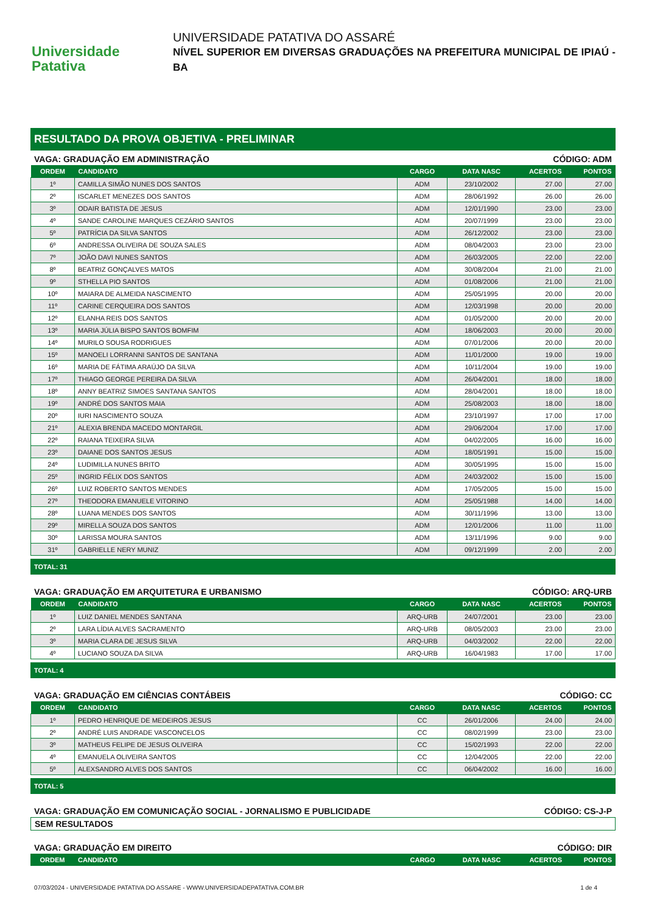Universidade
Patativa
UNIVERSIDADE PATATIVA DO ASSARÉ
NÍVEL SUPERIOR EM DIVERSAS GRADUAÇÕES NA PREFEITURA MUNICIPAL DE IPIAÚ - BA
RESULTADO DA PROVA OBJETIVA - PRELIMINAR
VAGA: GRADUAÇÃO EM ADMINISTRAÇÃO CÓDIGO: ADM
| ORDEM | CANDIDATO | CARGO | DATA NASC | ACERTOS | PONTOS |
| --- | --- | --- | --- | --- | --- |
| 1º | CAMILLA SIMÃO NUNES DOS SANTOS | ADM | 23/10/2002 | 27.00 | 27.00 |
| 2º | ISCARLET MENEZES DOS SANTOS | ADM | 28/06/1992 | 26.00 | 26.00 |
| 3º | ODAIR BATISTA DE JESUS | ADM | 12/01/1990 | 23.00 | 23.00 |
| 4º | SANDE CAROLINE MARQUES CEZÁRIO SANTOS | ADM | 20/07/1999 | 23.00 | 23.00 |
| 5º | PATRÍCIA DA SILVA SANTOS | ADM | 26/12/2002 | 23.00 | 23.00 |
| 6º | ANDRESSA OLIVEIRA DE SOUZA SALES | ADM | 08/04/2003 | 23.00 | 23.00 |
| 7º | JOÃO DAVI NUNES SANTOS | ADM | 26/03/2005 | 22.00 | 22.00 |
| 8º | BEATRIZ GONÇALVES MATOS | ADM | 30/08/2004 | 21.00 | 21.00 |
| 9º | STHELLA PIO SANTOS | ADM | 01/08/2006 | 21.00 | 21.00 |
| 10º | MAIARA DE ALMEIDA NASCIMENTO | ADM | 25/05/1995 | 20.00 | 20.00 |
| 11º | CARINE CERQUEIRA DOS SANTOS | ADM | 12/03/1998 | 20.00 | 20.00 |
| 12º | ELANHA REIS DOS SANTOS | ADM | 01/05/2000 | 20.00 | 20.00 |
| 13º | MARIA JÚLIA BISPO SANTOS BOMFIM | ADM | 18/06/2003 | 20.00 | 20.00 |
| 14º | MURILO SOUSA RODRIGUES | ADM | 07/01/2006 | 20.00 | 20.00 |
| 15º | MANOELI LORRANNI SANTOS DE SANTANA | ADM | 11/01/2000 | 19.00 | 19.00 |
| 16º | MARIA DE FÁTIMA ARAÚJO DA SILVA | ADM | 10/11/2004 | 19.00 | 19.00 |
| 17º | THIAGO GEORGE PEREIRA DA SILVA | ADM | 26/04/2001 | 18.00 | 18.00 |
| 18º | ANNY BEATRIZ SIMOES SANTANA SANTOS | ADM | 28/04/2001 | 18.00 | 18.00 |
| 19º | ANDRÉ DOS SANTOS MAIA | ADM | 25/08/2003 | 18.00 | 18.00 |
| 20º | IURI NASCIMENTO SOUZA | ADM | 23/10/1997 | 17.00 | 17.00 |
| 21º | ALEXIA BRENDA MACEDO MONTARGIL | ADM | 29/06/2004 | 17.00 | 17.00 |
| 22º | RAIANA TEIXEIRA SILVA | ADM | 04/02/2005 | 16.00 | 16.00 |
| 23º | DAIANE DOS SANTOS JESUS | ADM | 18/05/1991 | 15.00 | 15.00 |
| 24º | LUDIMILLA NUNES BRITO | ADM | 30/05/1995 | 15.00 | 15.00 |
| 25º | INGRID FÉLIX DOS SANTOS | ADM | 24/03/2002 | 15.00 | 15.00 |
| 26º | LUIZ ROBERTO SANTOS MENDES | ADM | 17/05/2005 | 15.00 | 15.00 |
| 27º | THEODORA EMANUELE VITORINO | ADM | 25/05/1988 | 14.00 | 14.00 |
| 28º | LUANA MENDES DOS SANTOS | ADM | 30/11/1996 | 13.00 | 13.00 |
| 29º | MIRELLA SOUZA DOS SANTOS | ADM | 12/01/2006 | 11.00 | 11.00 |
| 30º | LARISSA MOURA SANTOS | ADM | 13/11/1996 | 9.00 | 9.00 |
| 31º | GABRIELLE NERY MUNIZ | ADM | 09/12/1999 | 2.00 | 2.00 |
TOTAL: 31
VAGA: GRADUAÇÃO EM ARQUITETURA E URBANISMO CÓDIGO: ARQ-URB
| ORDEM | CANDIDATO | CARGO | DATA NASC | ACERTOS | PONTOS |
| --- | --- | --- | --- | --- | --- |
| 1º | LUIZ DANIEL MENDES SANTANA | ARQ-URB | 24/07/2001 | 23.00 | 23.00 |
| 2º | LARA LÍDIA ALVES SACRAMENTO | ARQ-URB | 08/05/2003 | 23.00 | 23.00 |
| 3º | MARIA CLARA DE JESUS SILVA | ARQ-URB | 04/03/2002 | 22.00 | 22.00 |
| 4º | LUCIANO SOUZA DA SILVA | ARQ-URB | 16/04/1983 | 17.00 | 17.00 |
TOTAL: 4
VAGA: GRADUAÇÃO EM CIÊNCIAS CONTÁBEIS CÓDIGO: CC
| ORDEM | CANDIDATO | CARGO | DATA NASC | ACERTOS | PONTOS |
| --- | --- | --- | --- | --- | --- |
| 1º | PEDRO HENRIQUE DE MEDEIROS JESUS | CC | 26/01/2006 | 24.00 | 24.00 |
| 2º | ANDRÉ LUIS ANDRADE VASCONCELOS | CC | 08/02/1999 | 23.00 | 23.00 |
| 3º | MATHEUS FELIPE DE JESUS OLIVEIRA | CC | 15/02/1993 | 22.00 | 22.00 |
| 4º | EMANUELA OLIVEIRA SANTOS | CC | 12/04/2005 | 22.00 | 22.00 |
| 5º | ALEXSANDRO ALVES DOS SANTOS | CC | 06/04/2002 | 16.00 | 16.00 |
TOTAL: 5
VAGA: GRADUAÇÃO EM COMUNICAÇÃO SOCIAL - JORNALISMO E PUBLICIDADE CÓDIGO: CS-J-P
SEM RESULTADOS
VAGA: GRADUAÇÃO EM DIREITO CÓDIGO: DIR
| ORDEM | CANDIDATO | CARGO | DATA NASC | ACERTOS | PONTOS |
| --- | --- | --- | --- | --- | --- |
07/03/2024 - UNIVERSIDADE PATATIVA DO ASSARE - WWW.UNIVERSIDADEPATATIVA.COM.BR 1 de 4